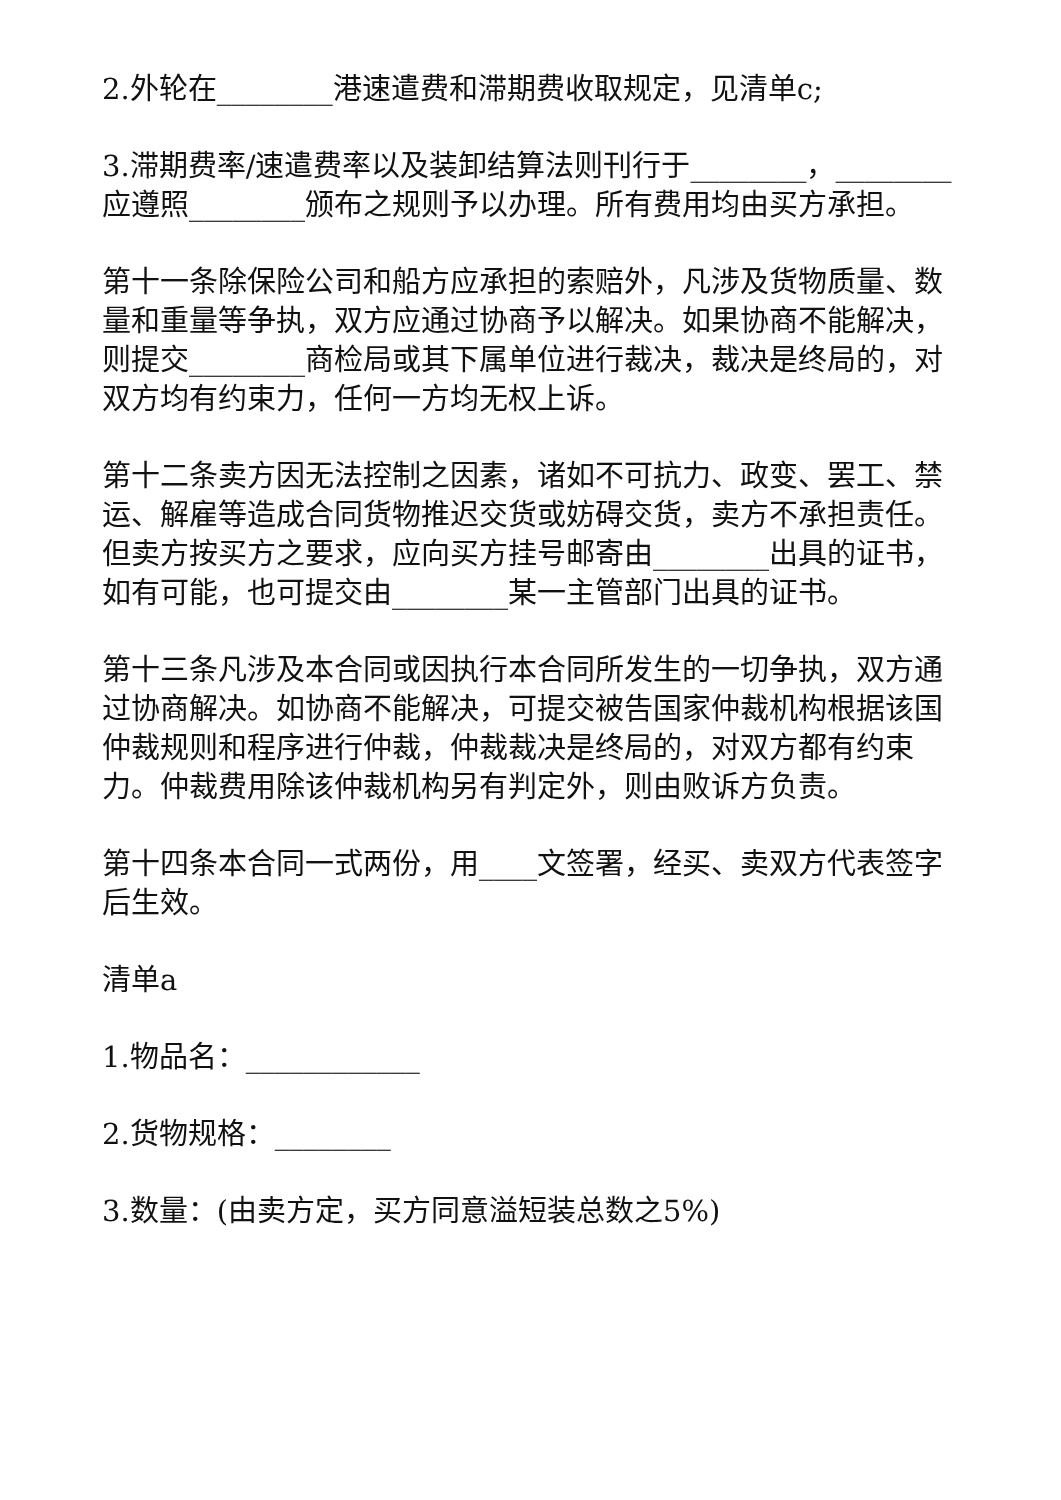2.外轮在________港速遣费和滞期费收取规定，见清单c;
3.滞期费率/速遣费率以及装卸结算法则刊行于________，________应遵照________颁布之规则予以办理。所有费用均由买方承担。
第十一条除保险公司和船方应承担的索赔外，凡涉及货物质量、数量和重量等争执，双方应通过协商予以解决。如果协商不能解决，则提交________商检局或其下属单位进行裁决，裁决是终局的，对双方均有约束力，任何一方均无权上诉。
第十二条卖方因无法控制之因素，诸如不可抗力、政变、罢工、禁运、解雇等造成合同货物推迟交货或妨碍交货，卖方不承担责任。但卖方按买方之要求，应向买方挂号邮寄由________出具的证书，如有可能，也可提交由________某一主管部门出具的证书。
第十三条凡涉及本合同或因执行本合同所发生的一切争执，双方通过协商解决。如协商不能解决，可提交被告国家仲裁机构根据该国仲裁规则和程序进行仲裁，仲裁裁决是终局的，对双方都有约束力。仲裁费用除该仲裁机构另有判定外，则由败诉方负责。
第十四条本合同一式两份，用____文签署，经买、卖双方代表签字后生效。
清单a
1.物品名：____________
2.货物规格：________
3.数量：(由卖方定，买方同意溢短装总数之5%)